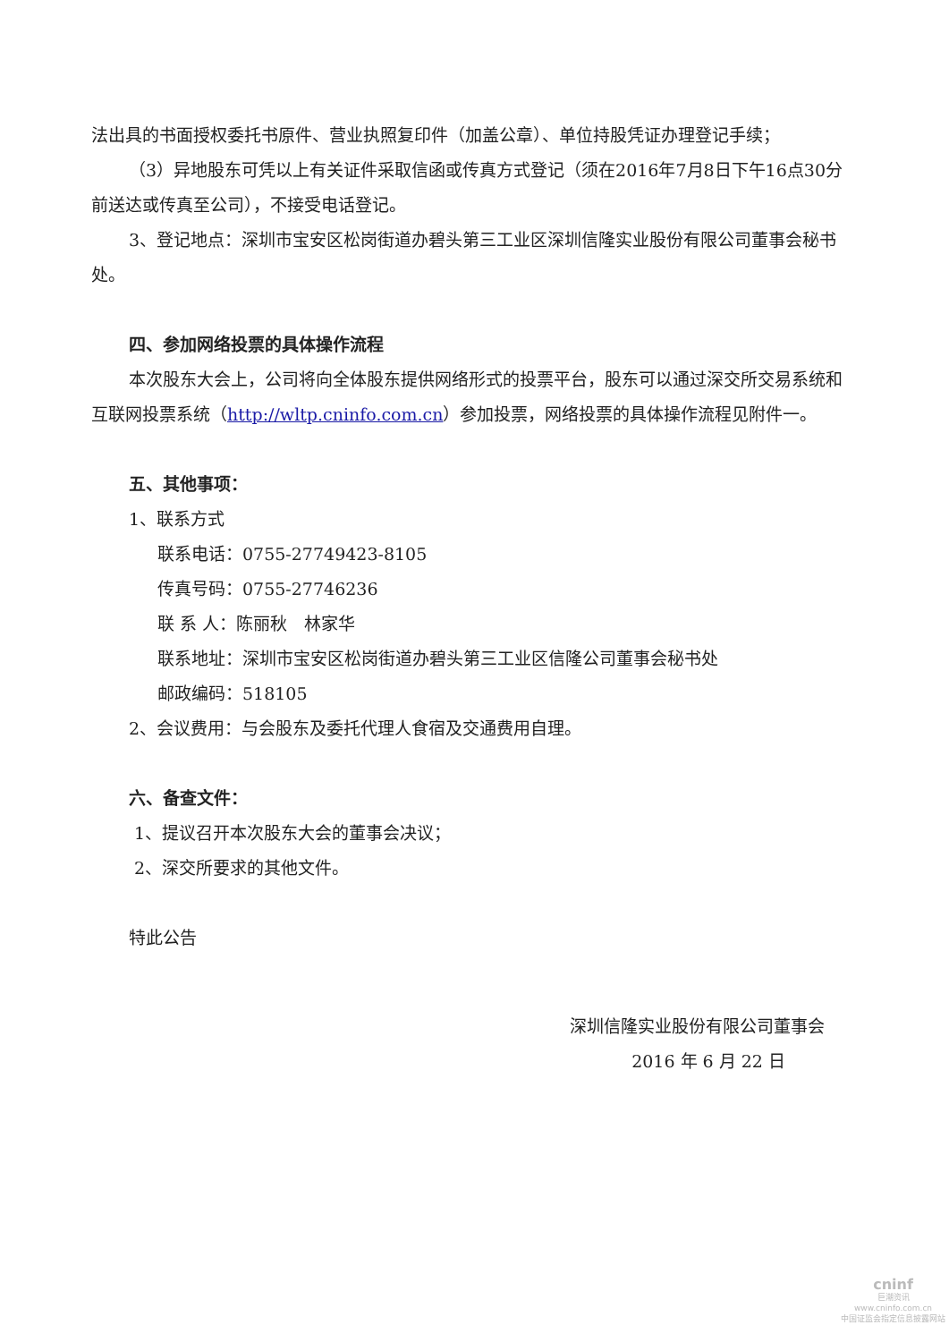法出具的书面授权委托书原件、营业执照复印件（加盖公章）、单位持股凭证办理登记手续；
（3）异地股东可凭以上有关证件采取信函或传真方式登记（须在2016年7月8日下午16点30分前送达或传真至公司），不接受电话登记。
3、登记地点：深圳市宝安区松岗街道办碧头第三工业区深圳信隆实业股份有限公司董事会秘书处。
四、参加网络投票的具体操作流程
本次股东大会上，公司将向全体股东提供网络形式的投票平台，股东可以通过深交所交易系统和互联网投票系统（http://wltp.cninfo.com.cn）参加投票，网络投票的具体操作流程见附件一。
五、其他事项：
1、联系方式
联系电话：0755-27749423-8105
传真号码：0755-27746236
联 系 人：陈丽秋　林家华
联系地址：深圳市宝安区松岗街道办碧头第三工业区信隆公司董事会秘书处
邮政编码：518105
2、会议费用：与会股东及委托代理人食宿及交通费用自理。
六、备查文件：
1、提议召开本次股东大会的董事会决议；
2、深交所要求的其他文件。
特此公告
深圳信隆实业股份有限公司董事会
2016 年 6 月 22 日
cninf
巨潮资讯
www.cninfo.com.cn
中国证监会指定信息披露网站